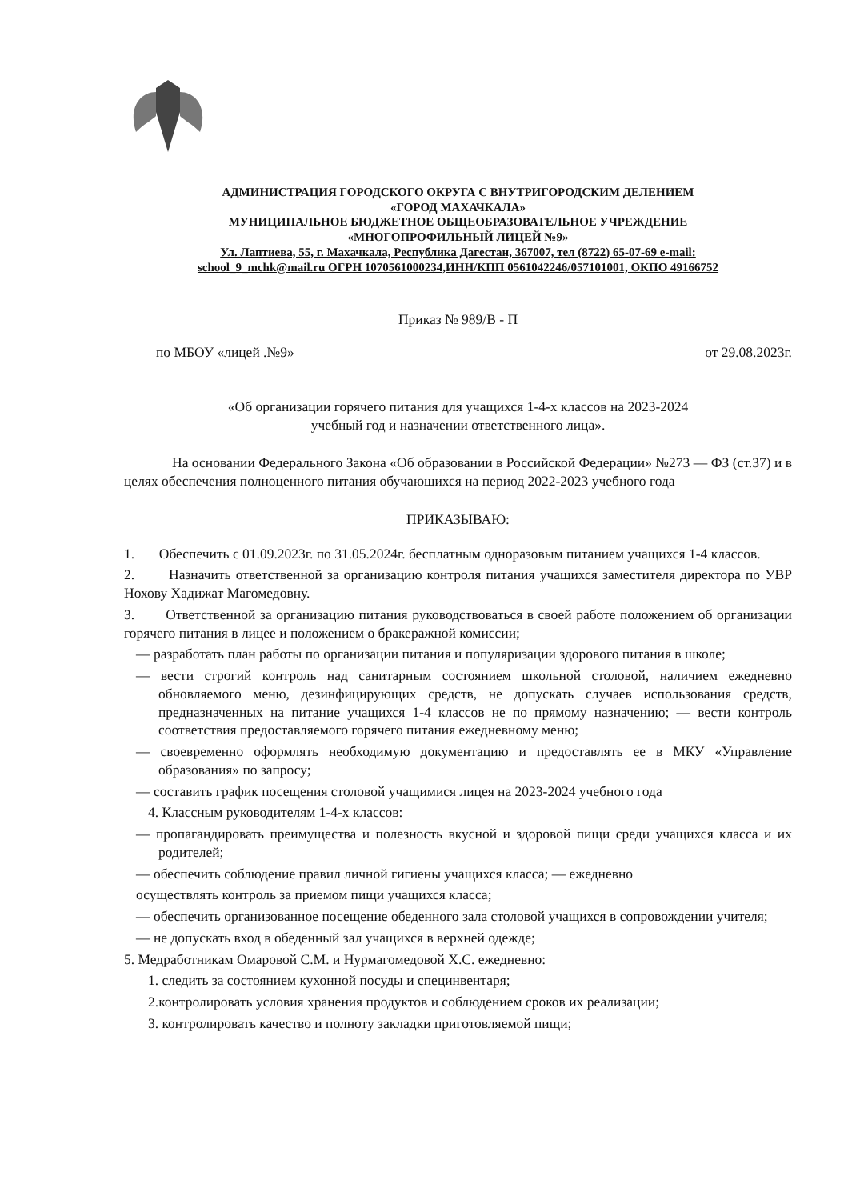АДМИНИСТРАЦИЯ ГОРОДСКОГО ОКРУГА С ВНУТРИГОРОДСКИМ ДЕЛЕНИЕМ
«ГОРОД МАХАЧКАЛА»
МУНИЦИПАЛЬНОЕ БЮДЖЕТНОЕ ОБЩЕОБРАЗОВАТЕЛЬНОЕ УЧРЕЖДЕНИЕ
«МНОГОПРОФИЛЬНЫЙ ЛИЦЕЙ №9»
Ул. Лаптиева, 55, г. Махачкала, Республика Дагестан, 367007, тел (8722) 65-07-69 e-mail:
school_9_mchk@mail.ru ОГРН 1070561000234,ИНН/КПП 0561042246/057101001, ОКПО 49166752
Приказ № 989/В - П
по МБОУ «лицей .№9» от 29.08.2023г.
«Об организации горячего питания для учащихся 1-4-х классов на 2023-2024
учебный год и назначении ответственного лица».
На основании Федерального Закона «Об образовании в Российской Федерации» №273 — ФЗ (ст.37) и в целях обеспечения полноценного питания обучающихся на период 2022-2023 учебного года
ПРИКАЗЫВАЮ:
1. Обеспечить с 01.09.2023г. по 31.05.2024г. бесплатным одноразовым питанием учащихся 1-4 классов.
2. Назначить ответственной за организацию контроля питания учащихся заместителя директора по УВР Нохову Хадижат Магомедовну.
3. Ответственной за организацию питания руководствоваться в своей работе положением об организации горячего питания в лицее и положением о бракеражной комиссии;
— разработать план работы по организации питания и популяризации здорового питания в школе;
— вести строгий контроль над санитарным состоянием школьной столовой, наличием ежедневно обновляемого меню, дезинфицирующих средств, не допускать случаев использования средств, предназначенных на питание учащихся 1-4 классов не по прямому назначению; — вести контроль соответствия предоставляемого горячего питания ежедневному меню;
— своевременно оформлять необходимую документацию и предоставлять ее в МКУ «Управление образования» по запросу;
— составить график посещения столовой учащимися лицея на 2023-2024 учебного года
4. Классным руководителям 1-4-х классов:
— пропагандировать преимущества и полезность вкусной и здоровой пищи среди учащихся класса и их родителей;
— обеспечить соблюдение правил личной гигиены учащихся класса; — ежедневно
осуществлять контроль за приемом пищи учащихся класса;
— обеспечить организованное посещение обеденного зала столовой учащихся в сопровождении учителя;
— не допускать вход в обеденный зал учащихся в верхней одежде;
5. Медработникам Омаровой С.М. и Нурмагомедовой Х.С. ежедневно:
1. следить за состоянием кухонной посуды и специнвентаря;
2.контролировать условия хранения продуктов и соблюдением сроков их реализации;
3. контролировать качество и полноту закладки приготовляемой пищи;